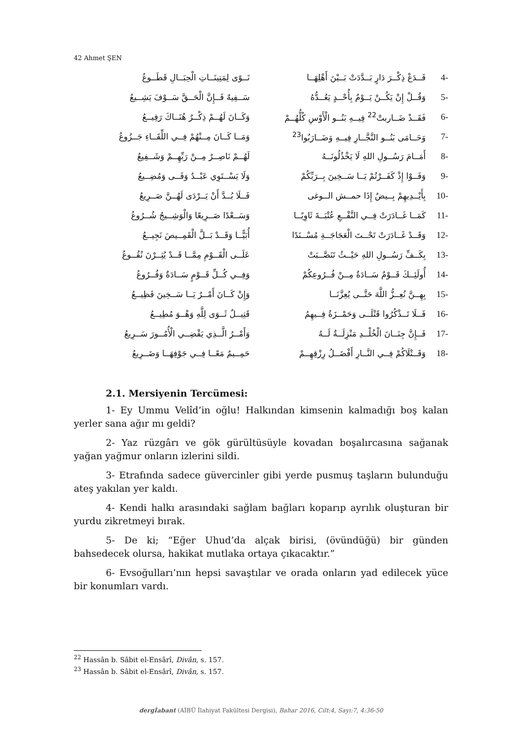42 Ahmet ŞEN
| نَــوًى لِمَتِينَــاتِ الْحِبَــالِ قَطَــوعُ | فَــدَعْ ذِكْــرَ دَارٍ بَــدَّدَتْ بَــيْنَ أَهْلِهَــا | 4- |
| سَــفِيهٌ فَــإِنَّ الْحَــقَّ سَــوْفَ يَشِــيعُ | وَقُــلْ إِنْ يَكُــنْ يَــوْمٌ بِأُحْــدٍ يَعُــدُّهُ | 5- |
| وَكَــانَ لَهُــمْ ذِكْــرٌ هُنَــاكَ رَفِيــعُ | فَقَــدْ ضَــاربتْ<sup>22</sup> فِيــهِ بَنُــو الْأَوْسِ كُلُّهُــمْ | 6- |
| وَمَــا كَــانَ مِــنْهُمْ فِــي اللِّقَــاءِ جَــزُوعُ | وَحَــامَى بَنُــو النَّجَّــارِ فِيــهِ وَضَــارَبُوا<sup>23</sup> | 7- |
| لَهُــمْ نَاصِــرٌ مِــنْ رَبِّهِــمْ وَشَــفِيعُ | أَمَــامَ رَسُــولِ اللهِ لَا يَخْذُلُونَــهُ | 8- |
| وَلَا يَسْــتَوِي عَبْــدٌ وَفَــى وَمُضِــيعُ | وَفَــوْا إِذْ كَفَــرْتُمْ يَــا سَــخِينَ بِــرَبِّكُمْ | 9- |
| فَــلَا بُــدَّ أَنْ يَــرْدَى لَهُــنَّ صَــرِيعُ | بِأَيْــدِيهِمْ بِــيضٌ إِذَا حمــش الــوغى | 10- |
| وَسَــعْدًا صَــرِيعًا وَالْوَشِــيجُ شُــرُوعُ | كَمَــا غَــادَرَتْ فِــي النَّقْــعِ عُتْبَــةَ ثَاوِيًــا | 11- |
| أُبَيًّــا وَقَــدْ بَــلَّ الْقَمِــيصَ نَجِيــعُ | وَقَــدْ غَــادَرَتْ تَحْــتَ الْعَجَاجَــةِ مُسْــنَدًا | 12- |
| عَلَــى الْقَــوْمِ مِمَّــا قَــدْ يُثِــرْنَ نُقُــوعُ | بِكَــفِّ رَسُــولِ اللهِ حَيْــثُ تَنَصَّــبَتْ | 13- |
| وَفِــي كُــلِّ قَــوْمٍ سَــادَةٌ وَفُــرُوعُ | أُولَئِــكَ قَــوْمٌ سَــادَةٌ مِــنْ فُــرُوعِكُمْ | 14- |
| وَإِنْ كَــانَ أَمْــرٌ يَــا سَــخِينَ فَظِيــعُ | بِهِــنَّ نُعِــزُّ اللَّهَ حَتَّــى يُعِزَّنَــا | 15- |
| قَتِيــلٌ ثَــوَى لِلَّهِ وَهْــوَ مُطِيــعُ | فَــلَا تَــذْكُرُوا قَتْلَــى وَحَمْــزَةُ فِــيهِمُ | 16- |
| وَأَمْــرُ الَّــذِي يَقْضِــي الْأُمُــورَ سَــرِيعُ | فَــإِنَّ جِنَــانَ الْخُلْــدِ مَنْزِلَــةٌ لَــهُ | 17- |
| حَمِــيمٌ مَعًــا فِــي جَوْفِهَــا وَضَــرِيعُ | وَقَــتْلَاكُمْ فِــي النَّــارِ أَفْضَــلُ رِزْقِهِــمْ | 18- |
2.1. Mersiyenin Tercümesi:
1- Ey Ummu Velîd’in oğlu! Halkından kimsenin kalmadığı boş kalan yerler sana ağır mı geldi?
2- Yaz rüzgârı ve gök gürültüsüyle kovadan boşalırcasına sağanak yağan yağmur onların izlerini sildi.
3- Etrafında sadece güvercinler gibi yerde pusmuş taşların bulunduğu ateş yakılan yer kaldı.
4- Kendi halkı arasındaki sağlam bağları koparıp ayrılık oluşturan bir yurdu zikretmeyi bırak.
5- De ki; “Eğer Uhud’da alçak birisi, (övündüğü) bir günden bahsedecek olursa, hakikat mutlaka ortaya çıkacaktır.”
6- Evsoğulları’nın hepsi savaştılar ve orada onların yad edilecek yüce bir konumları vardı.
<sup>22</sup> Hassân b. Sâbit el-Ensârî, Divân, s. 157.
<sup>23</sup> Hassân b. Sâbit el-Ensârî, Divân, s. 157.
dergİabant (AİBÜ İlahiyat Fakültesi Dergisi), Bahar 2016, Cilt:4, Sayı:7, 4:36-50